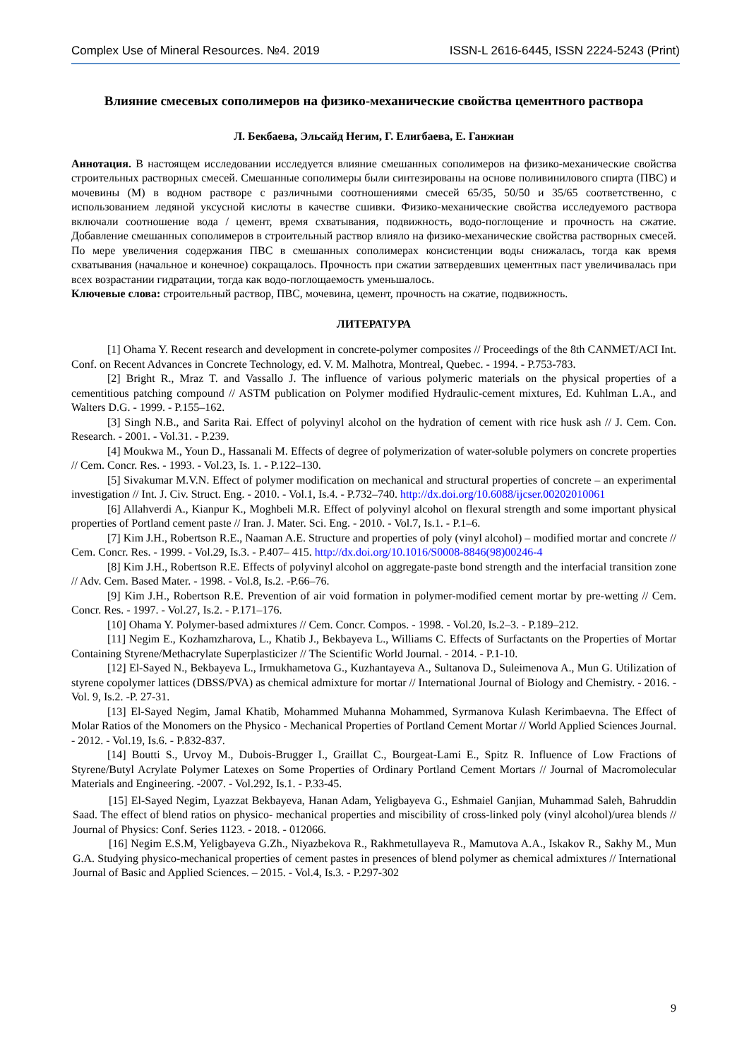Complex Use of Mineral Resources. №4. 2019 ISSN-L 2616-6445, ISSN 2224-5243 (Print)
Влияние смесевых сополимеров на физико-механические свойства цементного раствора
Л. Бекбаева, Эльсайд Негим, Г. Елигбаева, Е. Ганжиан
Аннотация. В настоящем исследовании исследуется влияние смешанных сополимеров на физико-механические свойства строительных растворных смесей. Смешанные сополимеры были синтезированы на основе поливинилового спирта (ПВС) и мочевины (М) в водном растворе с различными соотношениями смесей 65/35, 50/50 и 35/65 соответственно, с использованием ледяной уксусной кислоты в качестве сшивки. Физико-механические свойства исследуемого раствора включали соотношение вода / цемент, время схватывания, подвижность, водо-поглощение и прочность на сжатие. Добавление смешанных сополимеров в строительный раствор влияло на физико-механические свойства растворных смесей. По мере увеличения содержания ПВС в смешанных сополимерах консистенции воды снижалась, тогда как время схватывания (начальное и конечное) сокращалось. Прочность при сжатии затвердевших цементных паст увеличивалась при всех возрастании гидратации, тогда как водо-поглощаемость уменьшалось.
Ключевые слова: строительный раствор, ПВС, мочевина, цемент, прочность на сжатие, подвижность.
ЛИТЕРАТУРА
[1] Ohama Y. Recent research and development in concrete-polymer composites // Proceedings of the 8th CANMET/ACI Int. Conf. on Recent Advances in Concrete Technology, ed. V. M. Malhotra, Montreal, Quebec. - 1994. - P.753-783.
[2] Bright R., Mraz T. and Vassallo J. The influence of various polymeric materials on the physical properties of a cementitious patching compound // ASTM publication on Polymer modified Hydraulic-cement mixtures, Ed. Kuhlman L.A., and Walters D.G. - 1999. - P.155–162.
[3] Singh N.B., and Sarita Rai. Effect of polyvinyl alcohol on the hydration of cement with rice husk ash // J. Cem. Con. Research. - 2001. - Vol.31. - P.239.
[4] Moukwa M., Youn D., Hassanali M. Effects of degree of polymerization of water-soluble polymers on concrete properties // Cem. Concr. Res. - 1993. - Vol.23, Is. 1. - P.122–130.
[5] Sivakumar M.V.N. Effect of polymer modification on mechanical and structural properties of concrete – an experimental investigation // Int. J. Civ. Struct. Eng. - 2010. - Vol.1, Is.4. - P.732–740. http://dx.doi.org/10.6088/ijcser.00202010061
[6] Allahverdi A., Kianpur K., Moghbeli M.R. Effect of polyvinyl alcohol on flexural strength and some important physical properties of Portland cement paste // Iran. J. Mater. Sci. Eng. - 2010. - Vol.7, Is.1. - P.1–6.
[7] Kim J.H., Robertson R.E., Naaman A.E. Structure and properties of poly (vinyl alcohol) – modified mortar and concrete // Cem. Concr. Res. - 1999. - Vol.29, Is.3. - P.407– 415. http://dx.doi.org/10.1016/S0008-8846(98)00246-4
[8] Kim J.H., Robertson R.E. Effects of polyvinyl alcohol on aggregate-paste bond strength and the interfacial transition zone // Adv. Cem. Based Mater. - 1998. - Vol.8, Is.2. -P.66–76.
[9] Kim J.H., Robertson R.E. Prevention of air void formation in polymer-modified cement mortar by pre-wetting // Cem. Concr. Res. - 1997. - Vol.27, Is.2. - P.171–176.
[10] Ohama Y. Polymer-based admixtures // Cem. Concr. Compos. - 1998. - Vol.20, Is.2–3. - P.189–212.
[11] Negim E., Kozhamzharova, L., Khatib J., Bekbayeva L., Williams C. Effects of Surfactants on the Properties of Mortar Containing Styrene/Methacrylate Superplasticizer // The Scientific World Journal. - 2014. - P.1-10.
[12] El-Sayed N., Bekbayeva L., Irmukhametova G., Kuzhantayeva A., Sultanova D., Suleimenova A., Mun G. Utilization of styrene copolymer lattices (DBSS/PVA) as chemical admixture for mortar // International Journal of Biology and Chemistry. - 2016. - Vol. 9, Is.2. -P. 27-31.
[13] El-Sayed Negim, Jamal Khatib, Mohammed Muhanna Mohammed, Syrmanova Kulash Kerimbaevna. The Effect of Molar Ratios of the Monomers on the Physico - Mechanical Properties of Portland Cement Mortar // World Applied Sciences Journal. - 2012. - Vol.19, Is.6. - P.832-837.
[14] Boutti S., Urvoy M., Dubois-Brugger I., Graillat C., Bourgeat-Lami E., Spitz R. Influence of Low Fractions of Styrene/Butyl Acrylate Polymer Latexes on Some Properties of Ordinary Portland Cement Mortars // Journal of Macromolecular Materials and Engineering. -2007. - Vol.292, Is.1. - P.33-45.
[15] El-Sayed Negim, Lyazzat Bekbayeva, Hanan Adam, Yeligbayeva G., Eshmaiel Ganjian, Muhammad Saleh, Bahruddin Saad. The effect of blend ratios on physico- mechanical properties and miscibility of cross-linked poly (vinyl alcohol)/urea blends // Journal of Physics: Conf. Series 1123. - 2018. - 012066.
[16] Negim E.S.M, Yeligbayeva G.Zh., Niyazbekova R., Rakhmetullayeva R., Mamutova A.A., Iskakov R., Sakhy M., Mun G.A. Studying physico-mechanical properties of cement pastes in presences of blend polymer as chemical admixtures // International Journal of Basic and Applied Sciences. – 2015. - Vol.4, Is.3. - P.297-302
9